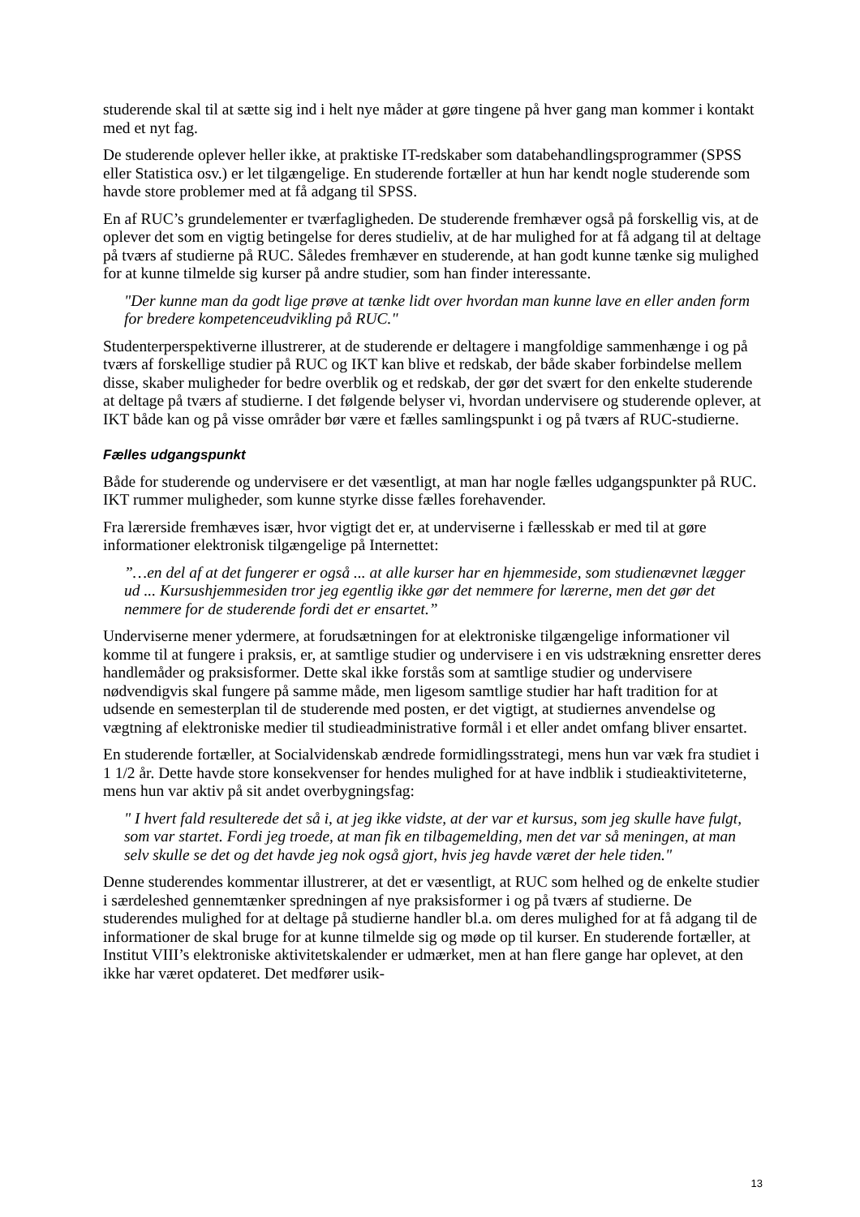studerende skal til at sætte sig ind i helt nye måder at gøre tingene på hver gang man kommer i kontakt med et nyt fag.
De studerende oplever heller ikke, at praktiske IT-redskaber som databehandlingsprogrammer (SPSS eller Statistica osv.) er let tilgængelige. En studerende fortæller at hun har kendt nogle studerende som havde store problemer med at få adgang til SPSS.
En af RUC’s grundelementer er tværfagligheden. De studerende fremhæver også på forskellig vis, at de oplever det som en vigtig betingelse for deres studieliv, at de har mulighed for at få adgang til at deltage på tværs af studierne på RUC. Således fremhæver en studerende, at han godt kunne tænke sig mulighed for at kunne tilmelde sig kurser på andre studier, som han finder interessante.
"Der kunne man da godt lige prøve at tænke lidt over hvordan man kunne lave en eller anden form for bredere kompetenceudvikling på RUC."
Studenterperspektiverne illustrerer, at de studerende er deltagere i mangfoldige sammenhænge i og på tværs af forskellige studier på RUC og IKT kan blive et redskab, der både skaber forbindelse mellem disse, skaber muligheder for bedre overblik og et redskab, der gør det svært for den enkelte studerende at deltage på tværs af studierne. I det følgende belyser vi, hvordan undervisere og studerende oplever, at IKT både kan og på visse områder bør være et fælles samlingspunkt i og på tværs af RUC-studierne.
Fælles udgangspunkt
Både for studerende og undervisere er det væsentligt, at man har nogle fælles udgangspunkter på RUC. IKT rummer muligheder, som kunne styrke disse fælles forehavender.
Fra lærerside fremhæves især, hvor vigtigt det er, at underviserne i fællesskab er med til at gøre informationer elektronisk tilgængelige på Internettet:
”…en del af at det fungerer er også ... at alle kurser har en hjemmeside, som studienævnet lægger ud ... Kursushjemmesiden tror jeg egentlig ikke gør det nemmere for lærerne, men det gør det nemmere for de studerende fordi det er ensartet.”
Underviserne mener ydermere, at forudsætningen for at elektroniske tilgængelige informationer vil komme til at fungere i praksis, er, at samtlige studier og undervisere i en vis udstrækning ensretter deres handlemåder og praksisformer. Dette skal ikke forstås som at samtlige studier og undervisere nødvendigvis skal fungere på samme måde, men ligesom samtlige studier har haft tradition for at udsende en semesterplan til de studerende med posten, er det vigtigt, at studiernes anvendelse og vægtning af elektroniske medier til studieadministrative formål i et eller andet omfang bliver ensartet.
En studerende fortæller, at Socialvidenskab ændrede formidlingsstrategi, mens hun var væk fra studiet i 1 1/2 år. Dette havde store konsekvenser for hendes mulighed for at have indblik i studieaktiviteterne, mens hun var aktiv på sit andet overbygningsfag:
" I hvert fald resulterede det så i, at jeg ikke vidste, at der var et kursus, som jeg skulle have fulgt, som var startet. Fordi jeg troede, at man fik en tilbagemelding, men det var så meningen, at man selv skulle se det og det havde jeg nok også gjort, hvis jeg havde været der hele tiden."
Denne studerendes kommentar illustrerer, at det er væsentligt, at RUC som helhed og de enkelte studier i særdeleshed gennemtænker spredningen af nye praksisformer i og på tværs af studierne. De studerendes mulighed for at deltage på studierne handler bl.a. om deres mulighed for at få adgang til de informationer de skal bruge for at kunne tilmelde sig og møde op til kurser. En studerende fortæller, at Institut VIII’s elektroniske aktivitetskalender er udmærket, men at han flere gange har oplevet, at den ikke har været opdateret. Det medfører usik-
13